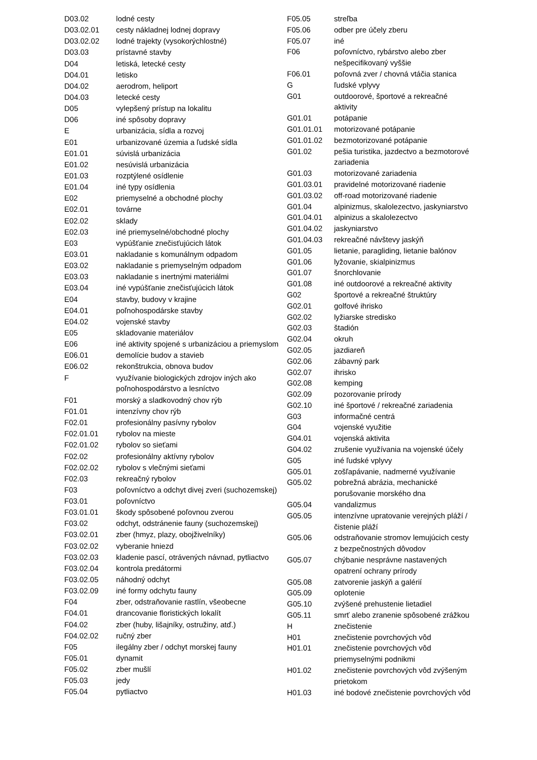| D03.02 | lodné cesty |
| D03.02.01 | cesty nákladnej lodnej dopravy |
| D03.02.02 | lodné trajekty (vysokorýchlostné) |
| D03.03 | prístavné stavby |
| D04 | letiská, letecké cesty |
| D04.01 | letisko |
| D04.02 | aerodrom, heliport |
| D04.03 | letecké cesty |
| D05 | vylepšený prístup na lokalitu |
| D06 | iné spôsoby dopravy |
| E | urbanizácia, sídla a rozvoj |
| E01 | urbanizované územia a ľudské sídla |
| E01.01 | súvislá urbanizácia |
| E01.02 | nesúvislá urbanizácia |
| E01.03 | rozptýlené osídlenie |
| E01.04 | iné typy osídlenia |
| E02 | priemyselné a obchodné plochy |
| E02.01 | továrne |
| E02.02 | sklady |
| E02.03 | iné priemyselné/obchodné plochy |
| E03 | vypúšťanie znečisťujúcich látok |
| E03.01 | nakladanie s komunálnym odpadom |
| E03.02 | nakladanie s priemyselným odpadom |
| E03.03 | nakladanie s inertnými materiálmi |
| E03.04 | iné vypúšťanie znečisťujúcich látok |
| E04 | stavby, budovy v krajine |
| E04.01 | poľnohospodárske stavby |
| E04.02 | vojenské stavby |
| E05 | skladovanie materiálov |
| E06 | iné aktivity spojené s urbanizáciou a priemyslom |
| E06.01 | demolície budov a stavieb |
| E06.02 | rekonštrukcia, obnova budov |
| F | využívanie biologických zdrojov iných ako poľnohospodárstvo a lesníctvo |
| F01 | morský a sladkovodný chov rýb |
| F01.01 | intenzívny chov rýb |
| F02.01 | profesionálny pasívny rybolov |
| F02.01.01 | rybolov na mieste |
| F02.01.02 | rybolov so sieťami |
| F02.02 | profesionálny aktívny rybolov |
| F02.02.02 | rybolov s vlečnými sieťami |
| F02.03 | rekreačný rybolov |
| F03 | poľovníctvo a odchyt divej zveri (suchozemskej) |
| F03.01 | poľovníctvo |
| F03.01.01 | škody spôsobené poľovnou zverou |
| F03.02 | odchyt, odstránenie fauny (suchozemskej) |
| F03.02.01 | zber (hmyz, plazy, obojživelníky) |
| F03.02.02 | vyberanie hniezd |
| F03.02.03 | kladenie pascí, otrávených návnad, pytliactvo |
| F03.02.04 | kontrola predátormi |
| F03.02.05 | náhodný odchyt |
| F03.02.09 | iné formy odchytu fauny |
| F04 | zber, odstraňovanie rastlín, všeobecne |
| F04.01 | drancovanie floristických lokalít |
| F04.02 | zber (huby, lišajníky, ostružiny, atď.) |
| F04.02.02 | ručný zber |
| F05 | ilegálny zber / odchyt morskej fauny |
| F05.01 | dynamit |
| F05.02 | zber mušlí |
| F05.03 | jedy |
| F05.04 | pytliactvo |
| F05.05 | streľba |
| F05.06 | odber pre účely zberu |
| F05.07 | iné |
| F06 | poľovníctvo, rybárstvo alebo zber nešpecifikovaný vyššie |
| F06.01 | poľovná zver / chovná vtáčia stanica |
| G | ľudské vplyvy |
| G01 | outdoorové, športové a rekreačné aktivity |
| G01.01 | potápanie |
| G01.01.01 | motorizované potápanie |
| G01.01.02 | bezmotorizované potápanie |
| G01.02 | pešia turistika, jazdectvo a bezmotorové zariadenia |
| G01.03 | motorizované zariadenia |
| G01.03.01 | pravidelné motorizované riadenie |
| G01.03.02 | off-road motorizované riadenie |
| G01.04 | alpinizmus, skalolezectvo, jaskyniarstvo |
| G01.04.01 | alpinizus a skalolezectvo |
| G01.04.02 | jaskyniarstvo |
| G01.04.03 | rekreačné návštevy jaskýň |
| G01.05 | lietanie, paragliding, lietanie balónov |
| G01.06 | lyžovanie, skialpinizmus |
| G01.07 | šnorchlovanie |
| G01.08 | iné outdoorové a rekreačné aktivity |
| G02 | športové a rekreačné štruktúry |
| G02.01 | golfové ihrisko |
| G02.02 | lyžiarske stredisko |
| G02.03 | štadión |
| G02.04 | okruh |
| G02.05 | jazdiareň |
| G02.06 | zábavný park |
| G02.07 | ihrisko |
| G02.08 | kemping |
| G02.09 | pozorovanie prírody |
| G02.10 | iné športové / rekreačné zariadenia |
| G03 | informačné centrá |
| G04 | vojenské využitie |
| G04.01 | vojenská aktivita |
| G04.02 | zrušenie využívania na vojenské účely |
| G05 | iné ľudské vplyvy |
| G05.01 | zošľapávanie, nadmerné využívanie |
| G05.02 | pobrežná abrázia, mechanické porušovanie morského dna |
| G05.04 | vandalizmus |
| G05.05 | intenzívne upratovanie verejných pláží / čistenie pláží |
| G05.06 | odstraňovanie stromov lemujúcich cesty z bezpečnostných dôvodov |
| G05.07 | chýbanie nesprávne nastavených opatrení ochrany prírody |
| G05.08 | zatvorenie jaskýň a galérií |
| G05.09 | oplotenie |
| G05.10 | zvýšené prehustenie lietadiel |
| G05.11 | smrť alebo zranenie spôsobené zrážkou |
| H | znečistenie |
| H01 | znečistenie povrchových vôd |
| H01.01 | znečistenie povrchových vôd priemyselnými podnikmi |
| H01.02 | znečistenie povrchových vôd zvýšeným prietokom |
| H01.03 | iné bodové znečistenie povrchových vôd |